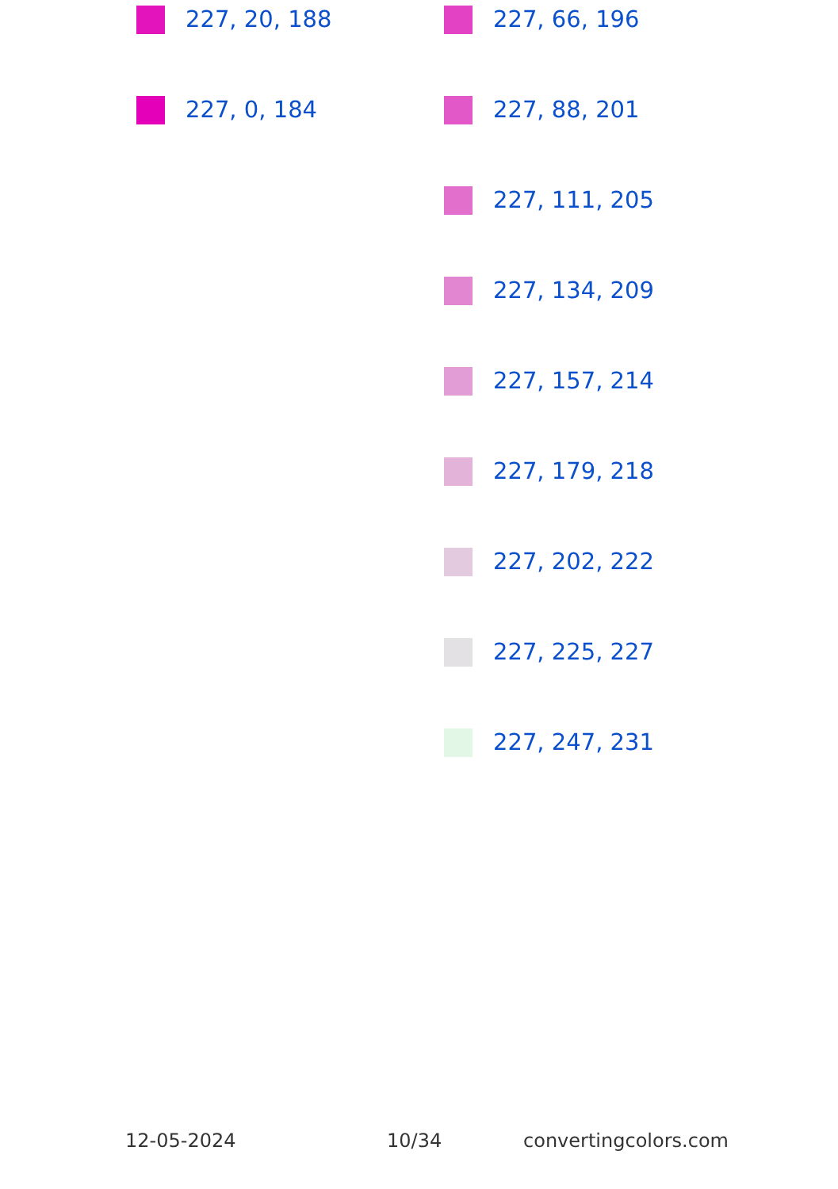227, 20, 188
227, 0, 184
227, 66, 196
227, 88, 201
227, 111, 205
227, 134, 209
227, 157, 214
227, 179, 218
227, 202, 222
227, 225, 227
227, 247, 231
12-05-2024 10/34 convertingcolors.com